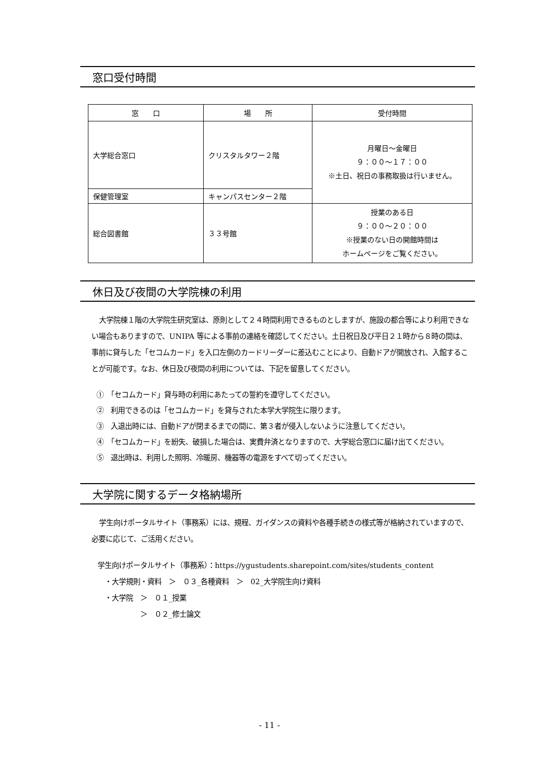窓口受付時間
| 窓 口 | 場 所 | 受付時間 |
| --- | --- | --- |
| 大学総合窓口 | クリスタルタワー２階 | 月曜日～金曜日 ９：００～１７：００ ※土日、祝日の事務取扱は行いません。 |
| 保健管理室 | キャンパスセンター２階 | |
| 総合図書館 | ３３号館 | 授業のある日 ９：００～２０：００ ※授業のない日の開館時間は ホームページをご覧ください。 |
休日及び夜間の大学院棟の利用
大学院棟１階の大学院生研究室は、原則として２４時間利用できるものとしますが、施設の都合等により利用できない場合もありますので、UNIPA 等による事前の連絡を確認してください。土日祝日及び平日２１時から８時の間は、事前に貸与した「セコムカード」を入口左側のカードリーダーに差込むことにより、自動ドアが開放され、入館することが可能です。なお、休日及び夜間の利用については、下記を留意してください。
①　「セコムカード」貸与時の利用にあたっての誓約を遵守してください。
②　利用できるのは「セコムカード」を貸与された本学大学院生に限ります。
③　入退出時には、自動ドアが閉まるまでの間に、第３者が侵入しないように注意してください。
④　「セコムカード」を紛失、破損した場合は、実費弁済となりますので、大学総合窓口に届け出てください。
⑤　退出時は、利用した照明、冷暖房、機器等の電源をすべて切ってください。
大学院に関するデータ格納場所
学生向けポータルサイト（事務系）には、規程、ガイダンスの資料や各種手続きの様式等が格納されていますので、必要に応じて、ご活用ください。
学生向けポータルサイト（事務系）：https://ygustudents.sharepoint.com/sites/students_content
　・大学規則・資料　＞　０３_各種資料　＞　02_大学院生向け資料
　・大学院　＞　０１_授業
　　　　　　＞　０２_修士論文
- 11 -